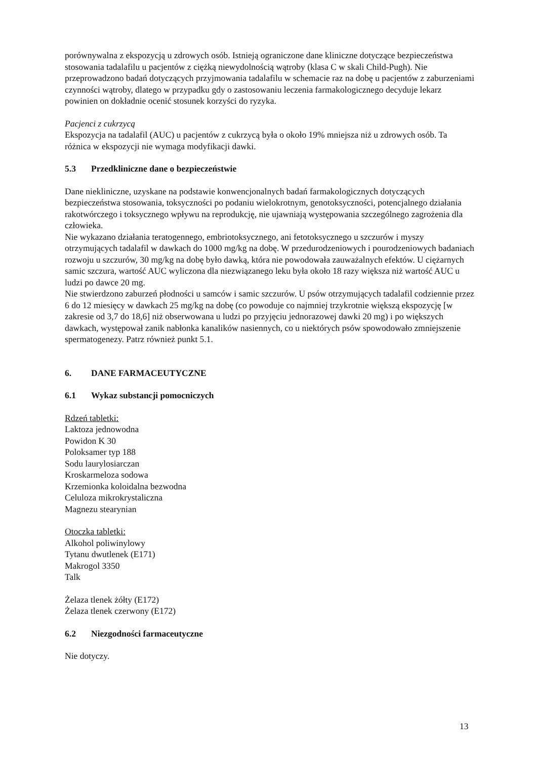porównywalna z ekspozycją u zdrowych osób. Istnieją ograniczone dane kliniczne dotyczące bezpieczeństwa stosowania tadalafilu u pacjentów z ciężką niewydolnością wątroby (klasa C w skali Child-Pugh). Nie przeprowadzono badań dotyczących przyjmowania tadalafilu w schemacie raz na dobę u pacjentów z zaburzeniami czynności wątroby, dlatego w przypadku gdy o zastosowaniu leczenia farmakologicznego decyduje lekarz powinien on dokładnie ocenić stosunek korzyści do ryzyka.
Pacjenci z cukrzycą
Ekspozycja na tadalafil (AUC) u pacjentów z cukrzycą była o około 19% mniejsza niż u zdrowych osób. Ta różnica w ekspozycji nie wymaga modyfikacji dawki.
5.3 Przedkliniczne dane o bezpieczeństwie
Dane niekliniczne, uzyskane na podstawie konwencjonalnych badań farmakologicznych dotyczących bezpieczeństwa stosowania, toksyczności po podaniu wielokrotnym, genotoksyczności, potencjalnego działania rakotwórczego i toksycznego wpływu na reprodukcję, nie ujawniają występowania szczególnego zagrożenia dla człowieka.
Nie wykazano działania teratogennego, embriotoksycznego, ani fetotoksycznego u szczurów i myszy otrzymujących tadalafil w dawkach do 1000 mg/kg na dobę. W przedurodzeniowych i pourodzeniowych badaniach rozwoju u szczurów, 30 mg/kg na dobę było dawką, która nie powodowała zauważalnych efektów. U ciężarnych samic szczura, wartość AUC wyliczona dla niezwiązanego leku była około 18 razy większa niż wartość AUC u ludzi po dawce 20 mg.
Nie stwierdzono zaburzeń płodności u samców i samic szczurów. U psów otrzymujących tadalafil codziennie przez 6 do 12 miesięcy w dawkach 25 mg/kg na dobę (co powoduje co najmniej trzykrotnie większą ekspozycję [w zakresie od 3,7 do 18,6] niż obserwowana u ludzi po przyjęciu jednorazowej dawki 20 mg) i po większych dawkach, występował zanik nabłonka kanalików nasiennych, co u niektórych psów spowodowało zmniejszenie spermatogenezy. Patrz również punkt 5.1.
6. DANE FARMACEUTYCZNE
6.1 Wykaz substancji pomocniczych
Rdzeń tabletki:
Laktoza jednowodna
Powidon K 30
Poloksamer typ 188
Sodu laurylosiarczan
Kroskarmeloza sodowa
Krzemionka koloidalna bezwodna
Celuloza mikrokrystaliczna
Magnezu stearynian
Otoczka tabletki:
Alkohol poliwinylowy
Tytanu dwutlenek (E171)
Makrogol 3350
Talk
Żelaza tlenek żółty (E172)
Żelaza tlenek czerwony (E172)
6.2 Niezgodności farmaceutyczne
Nie dotyczy.
13